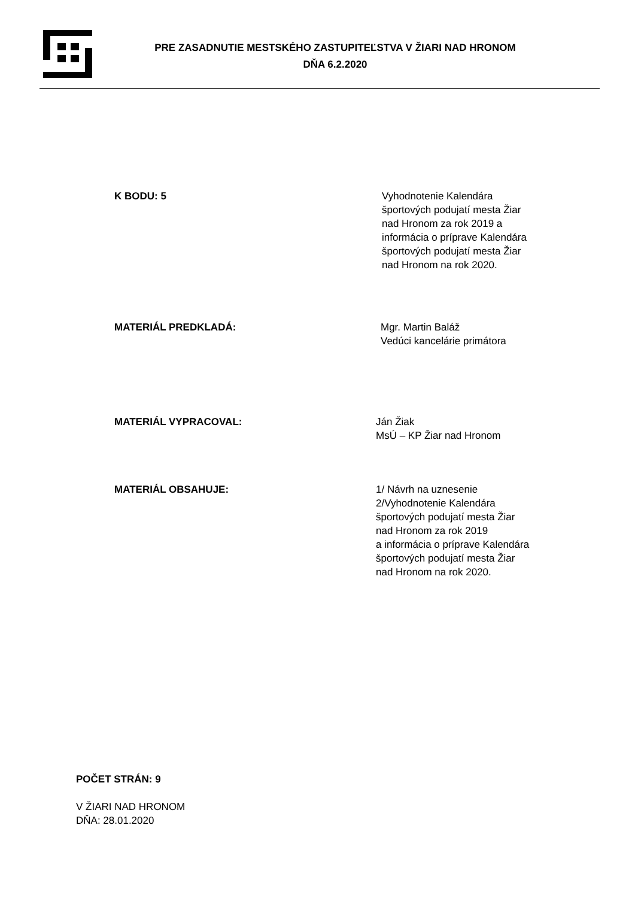PRE ZASADNUTIE MESTSKÉHO ZASTUPITEĽSTVA V ŽIARI NAD HRONOM
DŇA 6.2.2020
K BODU: 5 Vyhodnotenie Kalendára
športových podujatí mesta Žiar
nad Hronom za rok 2019 a
informácia o príprave Kalendára
športových podujatí mesta Žiar
nad Hronom na rok 2020.
MATERIÁL PREDKLADÁ: Mgr. Martin Baláž
Vedúci kancelárie primátora
MATERIÁL VYPRACOVAL: Ján Žiak
MsÚ – KP Žiar nad Hronom
MATERIÁL OBSAHUJE: 1/ Návrh na uznesenie
2/Vyhodnotenie Kalendára
športových podujatí mesta Žiar
nad Hronom za rok 2019
a informácia o príprave Kalendára
športových podujatí mesta Žiar
nad Hronom na rok 2020.
POČET STRÁN: 9
V ŽIARI NAD HRONOM
DŇA: 28.01.2020